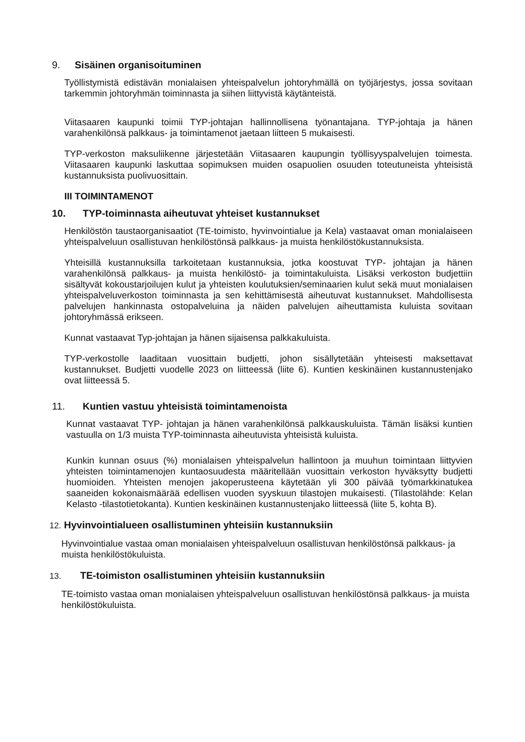9. Sisäinen organisoituminen
Työllistymistä edistävän monialaisen yhteispalvelun johtoryhmällä on työjärjestys, jossa sovitaan tarkemmin johtoryhmän toiminnasta ja siihen liittyvistä käytänteistä.
Viitasaaren kaupunki toimii TYP-johtajan hallinnollisena työnantajana. TYP-johtaja ja hänen varahenkilönsä palkkaus- ja toimintamenot jaetaan liitteen 5 mukaisesti.
TYP-verkoston maksuliikenne järjestetään Viitasaaren kaupungin työllisyyspalvelujen toimesta. Viitasaaren kaupunki laskuttaa sopimuksen muiden osapuolien osuuden toteutuneista yhteisistä kustannuksista puolivuosittain.
III TOIMINTAMENOT
10. TYP-toiminnasta aiheutuvat yhteiset kustannukset
Henkilöstön taustaorganisaatiot (TE-toimisto, hyvinvointialue ja Kela) vastaavat oman monialaiseen yhteispalveluun osallistuvan henkilöstönsä palkkaus- ja muista henkilöstökustannuksista.
Yhteisillä kustannuksilla tarkoitetaan kustannuksia, jotka koostuvat TYP- johtajan ja hänen varahenkilönsä palkkaus- ja muista henkilöstö- ja toimintakuluista. Lisäksi verkoston budjettiin sisältyvät kokoustarjoilujen kulut ja yhteisten koulutuksien/seminaarien kulut sekä muut monialaisen yhteispalveluverkoston toiminnasta ja sen kehittämisestä aiheutuvat kustannukset. Mahdollisesta palvelujen hankinnasta ostopalveluina ja näiden palvelujen aiheuttamista kuluista sovitaan johtoryhmässä erikseen.
Kunnat vastaavat Typ-johtajan ja hänen sijaisensa palkkakuluista.
TYP-verkostolle laaditaan vuosittain budjetti, johon sisällytetään yhteisesti maksettavat kustannukset. Budjetti vuodelle 2023 on liitteessä (liite 6). Kuntien keskinäinen kustannustenjako ovat liitteessä 5.
11. Kuntien vastuu yhteisistä toimintamenoista
Kunnat vastaavat TYP- johtajan ja hänen varahenkilönsä palkkauskuluista. Tämän lisäksi kuntien vastuulla on 1/3 muista TYP-toiminnasta aiheutuvista yhteisistä kuluista.
Kunkin kunnan osuus (%) monialaisen yhteispalvelun hallintoon ja muuhun toimintaan liittyvien yhteisten toimintamenojen kuntaosuudesta määritellään vuosittain verkoston hyväksytty budjetti huomioiden. Yhteisten menojen jakoperusteena käytetään yli 300 päivää työmarkkinatukea saaneiden kokonaismäärää edellisen vuoden syyskuun tilastojen mukaisesti. (Tilastolähde: Kelan Kelasto -tilastotietokanta). Kuntien keskinäinen kustannustenjako liitteessä (liite 5, kohta B).
12. Hyvinvointialueen osallistuminen yhteisiin kustannuksiin
Hyvinvointialue vastaa oman monialaisen yhteispalveluun osallistuvan henkilöstönsä palkkaus- ja muista henkilöstökuluista.
13. TE-toimiston osallistuminen yhteisiin kustannuksiin
TE-toimisto vastaa oman monialaisen yhteispalveluun osallistuvan henkilöstönsä palkkaus- ja muista henkilöstökuluista.